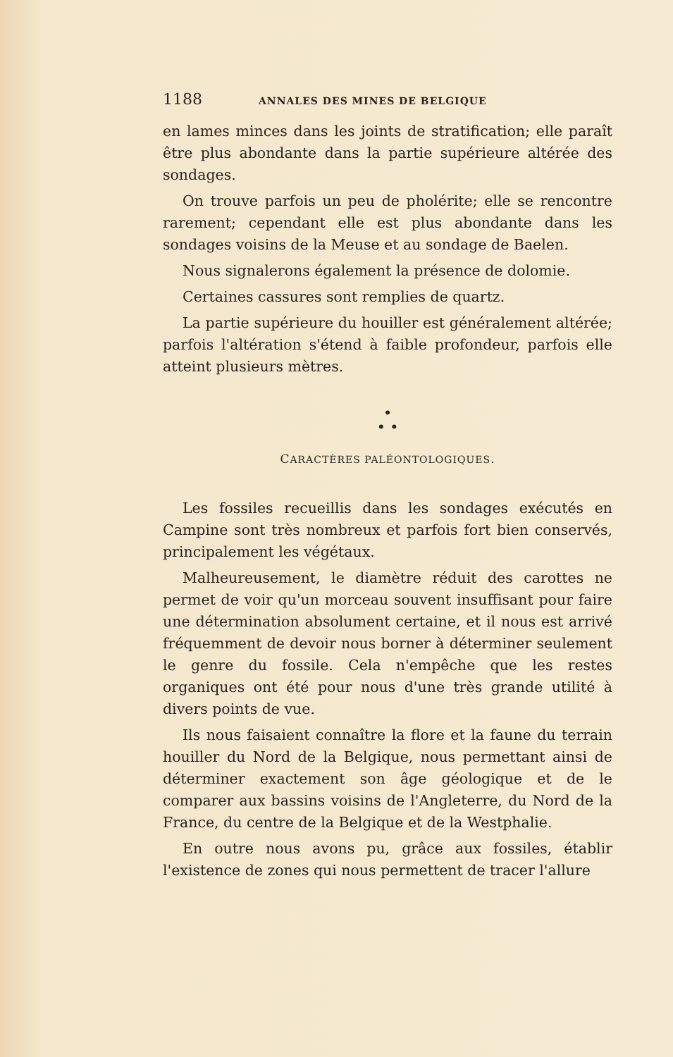1188 ANNALES DES MINES DE BELGIQUE
en lames minces dans les joints de stratification; elle paraît être plus abondante dans la partie supérieure altérée des sondages.
On trouve parfois un peu de pholérite; elle se rencontre rarement; cependant elle est plus abondante dans les sondages voisins de la Meuse et au sondage de Baelen.
Nous signalerons également la présence de dolomie.
Certaines cassures sont remplies de quartz.
La partie supérieure du houiller est généralement altérée; parfois l'altération s'étend à faible profondeur, parfois elle atteint plusieurs mètres.
•
• •
CARACTÈRES PALÉONTOLOGIQUES.
Les fossiles recueillis dans les sondages exécutés en Campine sont très nombreux et parfois fort bien conservés, principalement les végétaux.
Malheureusement, le diamètre réduit des carottes ne permet de voir qu'un morceau souvent insuffisant pour faire une détermination absolument certaine, et il nous est arrivé fréquemment de devoir nous borner à déterminer seulement le genre du fossile. Cela n'empêche que les restes organiques ont été pour nous d'une très grande utilité à divers points de vue.
Ils nous faisaient connaître la flore et la faune du terrain houiller du Nord de la Belgique, nous permettant ainsi de déterminer exactement son âge géologique et de le comparer aux bassins voisins de l'Angleterre, du Nord de la France, du centre de la Belgique et de la Westphalie.
En outre nous avons pu, grâce aux fossiles, établir l'existence de zones qui nous permettent de tracer l'allure